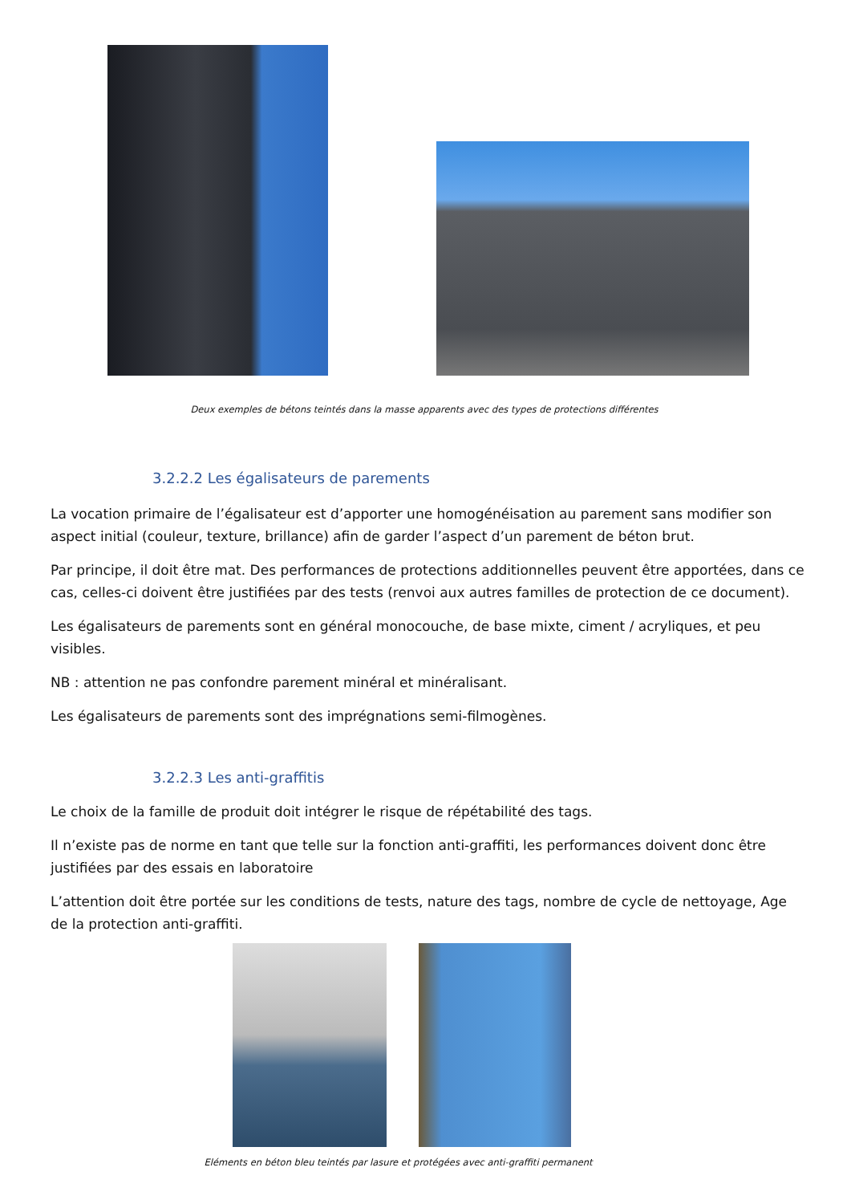Deux exemples de bétons teintés dans la masse apparents avec des types de protections différentes
3.2.2.2 Les égalisateurs de parements
La vocation primaire de l’égalisateur est d’apporter une homogénéisation au parement sans modifier son aspect initial (couleur, texture, brillance) afin de garder l’aspect d’un parement de béton brut.
Par principe, il doit être mat. Des performances de protections additionnelles peuvent être apportées, dans ce cas, celles-ci doivent être justifiées par des tests (renvoi aux autres familles de protection de ce document).
Les égalisateurs de parements sont en général monocouche, de base mixte, ciment / acryliques, et peu visibles.
NB : attention ne pas confondre parement minéral et minéralisant.
Les égalisateurs de parements sont des imprégnations semi-filmogènes.
3.2.2.3 Les anti-graffitis
Le choix de la famille de produit doit intégrer le risque de répétabilité des tags.
Il n’existe pas de norme en tant que telle sur la fonction anti-graffiti, les performances doivent donc être justifiées par des essais en laboratoire
L’attention doit être portée sur les conditions de tests, nature des tags, nombre de cycle de nettoyage, Age de la protection anti-graffiti.
Eléments en béton bleu teintés par lasure et protégées avec anti-graffiti permanent